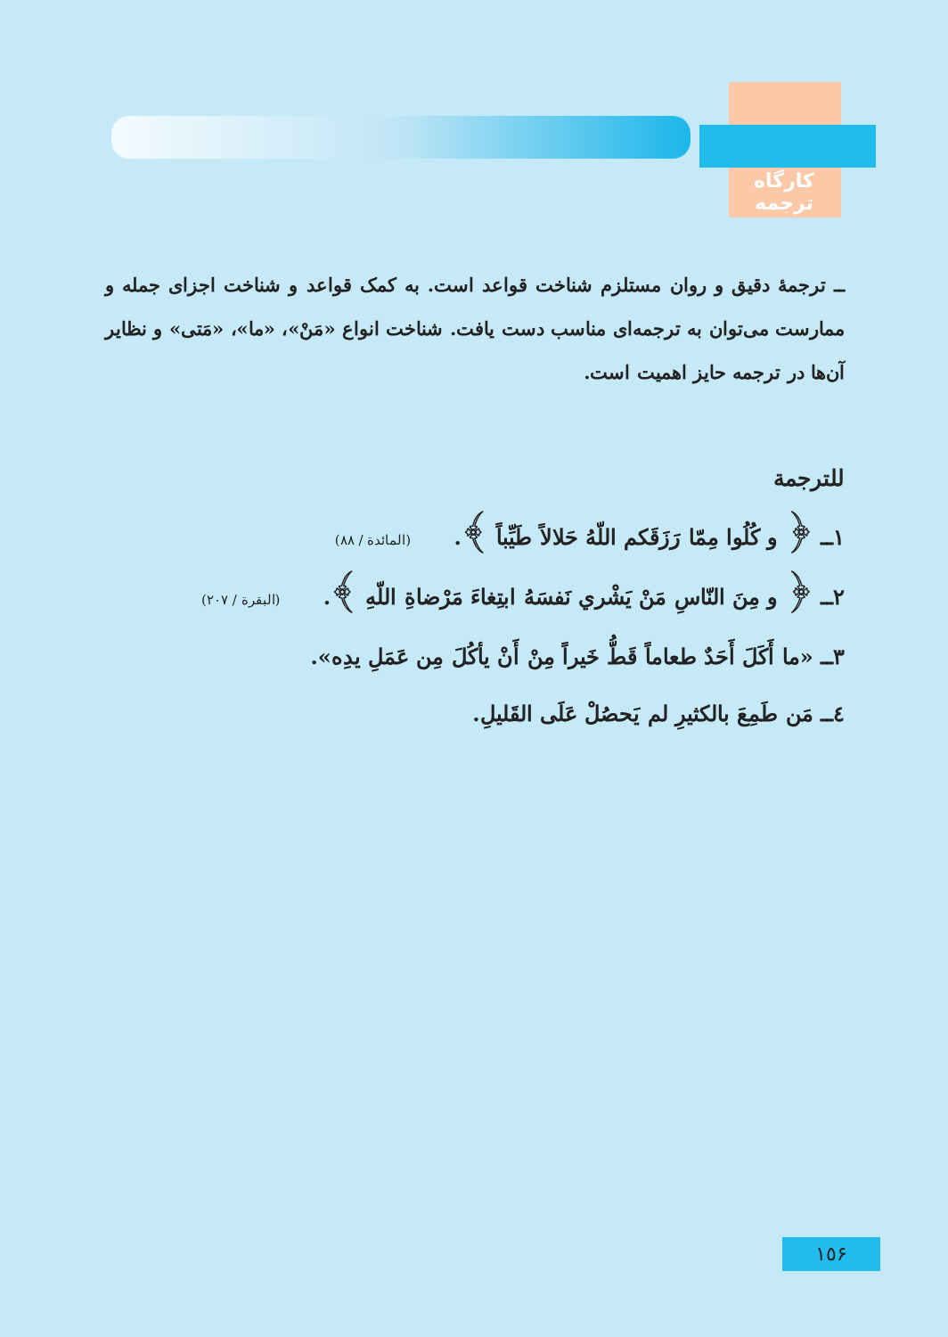کارگاه ترجمه
ــ ترجمهٔ دقیق و روان مستلزم شناخت قواعد است. به کمک قواعد و شناخت اجزای جمله و ممارست می‌توان به ترجمه‌ای مناسب دست یافت. شناخت انواع «مَنْ»، «ما»، «مَتی» و نظایر آن‌ها در ترجمه حایز اهمیت است.
للترجمة
١ــ ﴿ و كُلُوا مِمّا رَزَقَكم اللّهُ حَلالاً طَيِّباً ﴾. (المائدة / ٨٨)
٢ــ ﴿ و مِنَ النّاسِ مَنْ يَشْري نَفسَهُ ابتِغاءَ مَرْضاةِ اللّهِ ﴾. (البقرة / ٢٠٧)
٣ــ «ما أَكَلَ أَحَدٌ طعاماً قَطُّ خَيراً مِنْ أَنْ يأكُلَ مِن عَمَلِ يدِه».
٤ــ مَن طَمِعَ بالكثيرِ لم يَحصُلْ عَلَى القَليلِ.
١٥۶